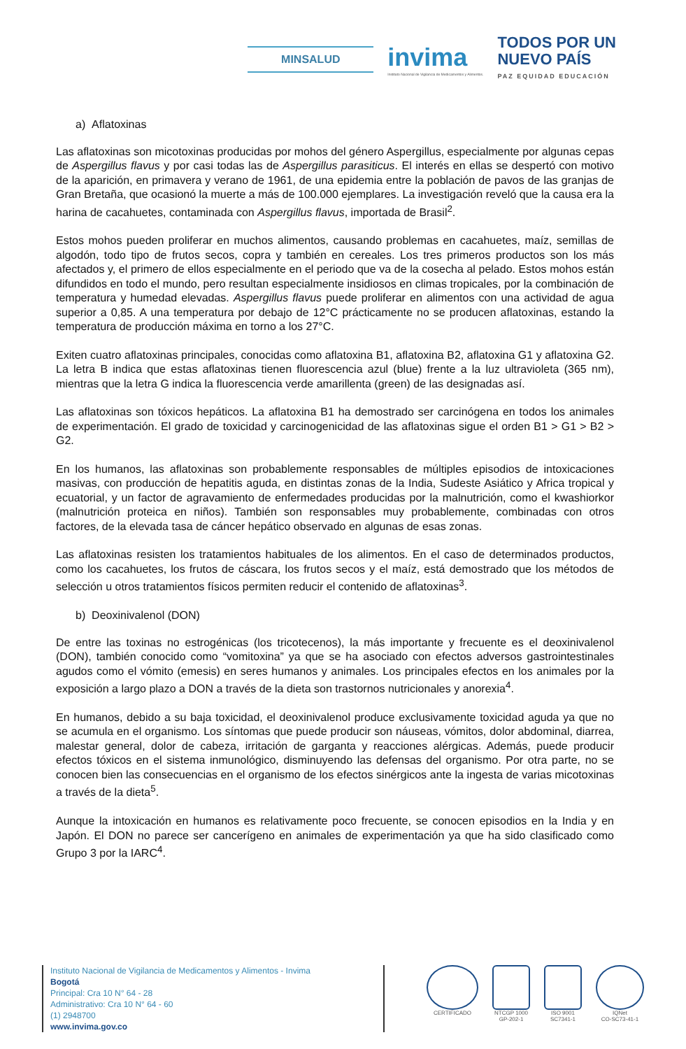MINSALUD
invima
Instituto Nacional de Vigilancia de Medicamentos y Alimentos.
TODOS POR UN
NUEVO PAÍS
PAZ EQUIDAD EDUCACIÓN
a) Aflatoxinas
Las aflatoxinas son micotoxinas producidas por mohos del género Aspergillus, especialmente por algunas cepas de Aspergillus flavus y por casi todas las de Aspergillus parasiticus. El interés en ellas se despertó con motivo de la aparición, en primavera y verano de 1961, de una epidemia entre la población de pavos de las granjas de Gran Bretaña, que ocasionó la muerte a más de 100.000 ejemplares. La investigación reveló que la causa era la harina de cacahuetes, contaminada con Aspergillus flavus, importada de Brasil<sup>2</sup>.
Estos mohos pueden proliferar en muchos alimentos, causando problemas en cacahuetes, maíz, semillas de algodón, todo tipo de frutos secos, copra y también en cereales. Los tres primeros productos son los más afectados y, el primero de ellos especialmente en el periodo que va de la cosecha al pelado. Estos mohos están difundidos en todo el mundo, pero resultan especialmente insidiosos en climas tropicales, por la combinación de temperatura y humedad elevadas. Aspergillus flavus puede proliferar en alimentos con una actividad de agua superior a 0,85. A una temperatura por debajo de 12°C prácticamente no se producen aflatoxinas, estando la temperatura de producción máxima en torno a los 27°C.
Exiten cuatro aflatoxinas principales, conocidas como aflatoxina B1, aflatoxina B2, aflatoxina G1 y aflatoxina G2. La letra B indica que estas aflatoxinas tienen fluorescencia azul (blue) frente a la luz ultravioleta (365 nm), mientras que la letra G indica la fluorescencia verde amarillenta (green) de las designadas así.
Las aflatoxinas son tóxicos hepáticos. La aflatoxina B1 ha demostrado ser carcinógena en todos los animales de experimentación. El grado de toxicidad y carcinogenicidad de las aflatoxinas sigue el orden B1 > G1 > B2 > G2.
En los humanos, las aflatoxinas son probablemente responsables de múltiples episodios de intoxicaciones masivas, con producción de hepatitis aguda, en distintas zonas de la India, Sudeste Asiático y Africa tropical y ecuatorial, y un factor de agravamiento de enfermedades producidas por la malnutrición, como el kwashiorkor (malnutrición proteica en niños). También son responsables muy probablemente, combinadas con otros factores, de la elevada tasa de cáncer hepático observado en algunas de esas zonas.
Las aflatoxinas resisten los tratamientos habituales de los alimentos. En el caso de determinados productos, como los cacahuetes, los frutos de cáscara, los frutos secos y el maíz, está demostrado que los métodos de selección u otros tratamientos físicos permiten reducir el contenido de aflatoxinas<sup>3</sup>.
b) Deoxinivalenol (DON)
De entre las toxinas no estrogénicas (los tricotecenos), la más importante y frecuente es el deoxinivalenol (DON), también conocido como “vomitoxina” ya que se ha asociado con efectos adversos gastrointestinales agudos como el vómito (emesis) en seres humanos y animales. Los principales efectos en los animales por la exposición a largo plazo a DON a través de la dieta son trastornos nutricionales y anorexia<sup>4</sup>.
En humanos, debido a su baja toxicidad, el deoxinivalenol produce exclusivamente toxicidad aguda ya que no se acumula en el organismo. Los síntomas que puede producir son náuseas, vómitos, dolor abdominal, diarrea, malestar general, dolor de cabeza, irritación de garganta y reacciones alérgicas. Además, puede producir efectos tóxicos en el sistema inmunológico, disminuyendo las defensas del organismo. Por otra parte, no se conocen bien las consecuencias en el organismo de los efectos sinérgicos ante la ingesta de varias micotoxinas a través de la dieta<sup>5</sup>.
Aunque la intoxicación en humanos es relativamente poco frecuente, se conocen episodios en la India y en Japón. El DON no parece ser cancerígeno en animales de experimentación ya que ha sido clasificado como Grupo 3 por la IARC<sup>4</sup>.
Instituto Nacional de Vigilancia de Medicamentos y Alimentos - Invima
Bogotá
Principal: Cra 10 N° 64 - 28
Administrativo: Cra 10 N° 64 - 60
(1) 2948700
www.invima.gov.co
CERTIFICADO NTCGP 1000
GP-202-1
ISO 9001
SC7341-1
IQNet
CO-SC73-41-1